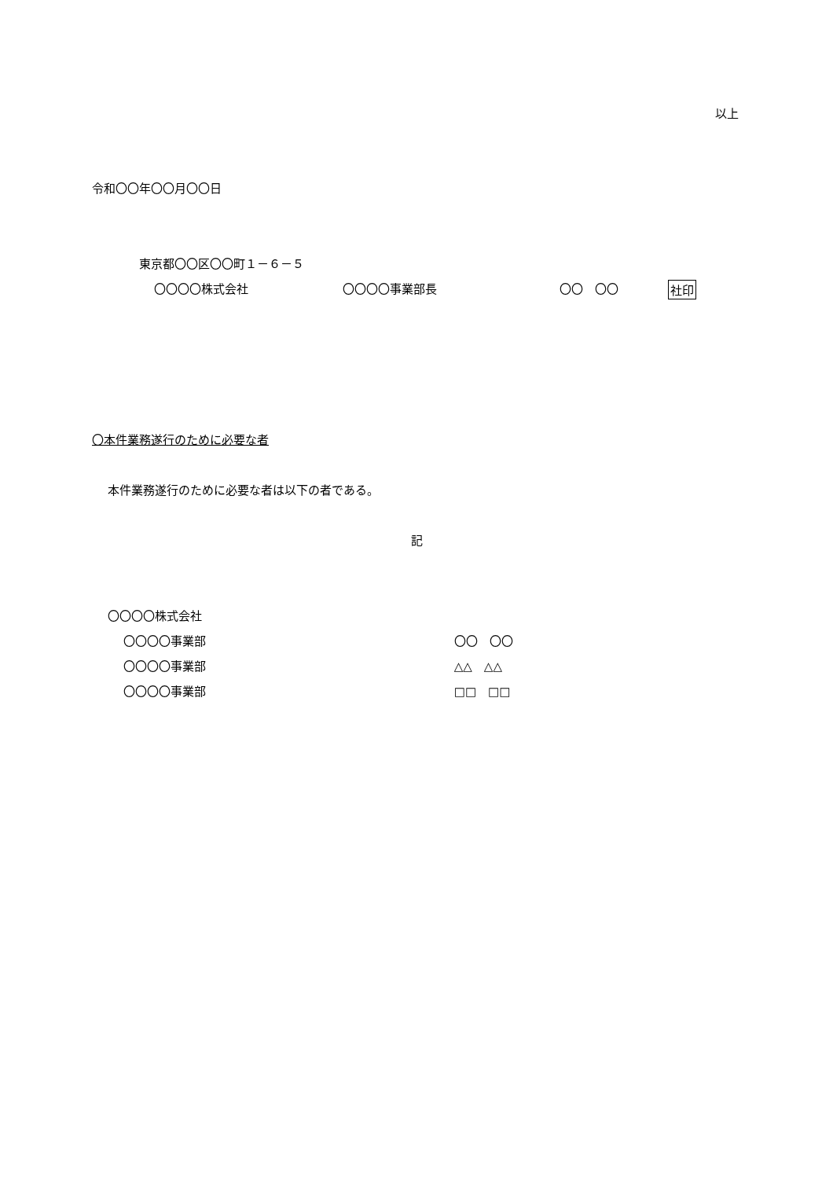以上
令和〇〇年〇〇月〇〇日
東京都〇〇区〇〇町１－６－５
〇〇〇〇株式会社 〇〇〇〇事業部長 〇〇　〇〇 社印
〇本件業務遂行のために必要な者
本件業務遂行のために必要な者は以下の者である。
記
〇〇〇〇株式会社
〇〇〇〇事業部 〇〇　〇〇
〇〇〇〇事業部 △△　△△
〇〇〇〇事業部 □□　□□